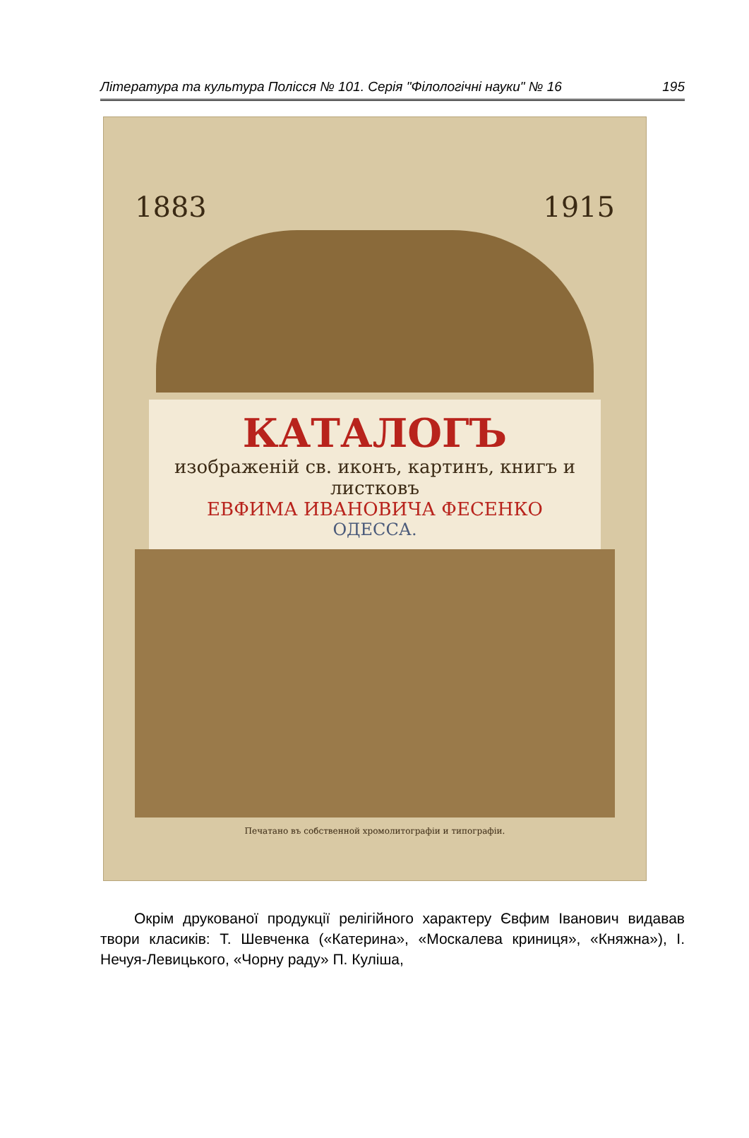Література та культура Полісся № 101. Серія "Філологічні науки" № 16 195
1883 1915
КАТАЛОГЪ
изображенiй св. иконъ, картинъ, книгъ и листковъ
ЕВФИМА ИВАНОВИЧА ФЕСЕНКО
ОДЕССА.
Печатано въ собственной хромолитографiи и типографiи.
Окрім друкованої продукції релігійного характеру Євфим Іванович видавав твори класиків: Т. Шевченка («Катерина», «Москалева криниця», «Княжна»), І. Нечуя-Левицького, «Чорну раду» П. Куліша,